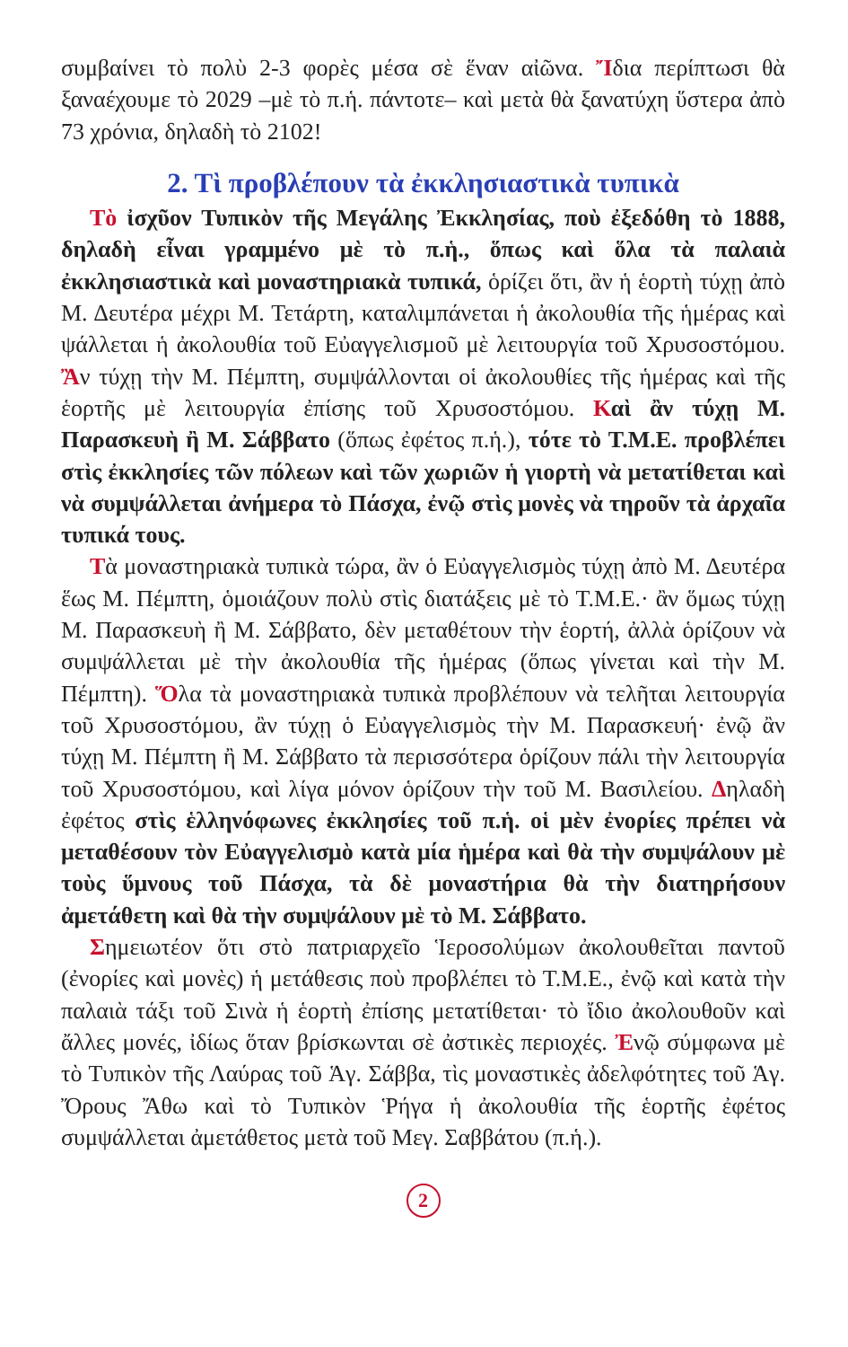συμβαίνει τὸ πολὺ 2-3 φορὲς μέσα σὲ ἕναν αἰῶνα. Ἴδια περίπτωσι θὰ ξαναέχουμε τὸ 2029 –μὲ τὸ π.ἡ. πάντοτε– καὶ μετὰ θὰ ξανατύχη ὕστερα ἀπὸ 73 χρόνια, δηλαδὴ τὸ 2102!
2. Τὶ προβλέπουν τὰ ἐκκλησιαστικὰ τυπικὰ
Τὸ ἰσχῦον Τυπικὸν τῆς Μεγάλης Ἐκκλησίας, ποὺ ἐξεδόθη τὸ 1888, δηλαδὴ εἶναι γραμμένο μὲ τὸ π.ἡ., ὅπως καὶ ὅλα τὰ παλαιὰ ἐκκλησιαστικὰ καὶ μοναστηριακὰ τυπικά, ὁρίζει ὅτι, ἂν ἡ ἑορτὴ τύχῃ ἀπὸ Μ. Δευτέρα μέχρι Μ. Τετάρτη, καταλιμπάνεται ἡ ἀκολουθία τῆς ἡμέρας καὶ ψάλλεται ἡ ἀκολουθία τοῦ Εὐαγγελισμοῦ μὲ λειτουργία τοῦ Χρυσοστόμου. Ἂν τύχῃ τὴν Μ. Πέμπτη, συμψάλλονται οἱ ἀκολουθίες τῆς ἡμέρας καὶ τῆς ἑορτῆς μὲ λειτουργία ἐπίσης τοῦ Χρυσοστόμου. Καὶ ἂν τύχῃ Μ. Παρασκευὴ ἢ Μ. Σάββατο (ὅπως ἐφέτος π.ἡ.), τότε τὸ Τ.Μ.Ε. προβλέπει στὶς ἐκκλησίες τῶν πόλεων καὶ τῶν χωριῶν ἡ γιορτὴ νὰ μετατίθεται καὶ νὰ συμψάλλεται ἀνήμερα τὸ Πάσχα, ἐνῷ στὶς μονὲς νὰ τηροῦν τὰ ἀρχαῖα τυπικά τους.
Τὰ μοναστηριακὰ τυπικὰ τώρα, ἂν ὁ Εὐαγγελισμὸς τύχῃ ἀπὸ Μ. Δευτέρα ἕως Μ. Πέμπτη, ὁμοιάζουν πολὺ στὶς διατάξεις μὲ τὸ Τ.Μ.Ε.· ἂν ὅμως τύχῃ Μ. Παρασκευὴ ἢ Μ. Σάββατο, δὲν μεταθέτουν τὴν ἑορτή, ἀλλὰ ὁρίζουν νὰ συμψάλλεται μὲ τὴν ἀκολουθία τῆς ἡμέρας (ὅπως γίνεται καὶ τὴν Μ. Πέμπτη). Ὅλα τὰ μοναστηριακὰ τυπικὰ προβλέπουν νὰ τελῆται λειτουργία τοῦ Χρυσοστόμου, ἂν τύχῃ ὁ Εὐαγγελισμὸς τὴν Μ. Παρασκευή· ἐνῷ ἂν τύχῃ Μ. Πέμπτη ἢ Μ. Σάββατο τὰ περισσότερα ὁρίζουν πάλι τὴν λειτουργία τοῦ Χρυσοστόμου, καὶ λίγα μόνον ὁρίζουν τὴν τοῦ Μ. Βασιλείου. Δηλαδὴ ἐφέτος στὶς ἑλληνόφωνες ἐκκλησίες τοῦ π.ἡ. οἱ μὲν ἐνορίες πρέπει νὰ μεταθέσουν τὸν Εὐαγγελισμὸ κατὰ μία ἡμέρα καὶ θὰ τὴν συμψάλουν μὲ τοὺς ὕμνους τοῦ Πάσχα, τὰ δὲ μοναστήρια θὰ τὴν διατηρήσουν ἀμετάθετη καὶ θὰ τὴν συμψάλουν μὲ τὸ Μ. Σάββατο.
Σημειωτέον ὅτι στὸ πατριαρχεῖο Ἱεροσολύμων ἀκολουθεῖται παντοῦ (ἐνορίες καὶ μονὲς) ἡ μετάθεσις ποὺ προβλέπει τὸ Τ.Μ.Ε., ἐνῷ καὶ κατὰ τὴν παλαιὰ τάξι τοῦ Σινὰ ἡ ἑορτὴ ἐπίσης μετατίθεται· τὸ ἴδιο ἀκολουθοῦν καὶ ἄλλες μονές, ἰδίως ὅταν βρίσκωνται σὲ ἀστικὲς περιοχές. Ἐνῷ σύμφωνα μὲ τὸ Τυπικὸν τῆς Λαύρας τοῦ Ἁγ. Σάββα, τὶς μοναστικὲς ἀδελφότητες τοῦ Ἁγ. Ὄρους Ἄθω καὶ τὸ Τυπικὸν Ῥήγα ἡ ἀκολουθία τῆς ἑορτῆς ἐφέτος συμψάλλεται ἀμετάθετος μετὰ τοῦ Μεγ. Σαββάτου (π.ἡ.).
2